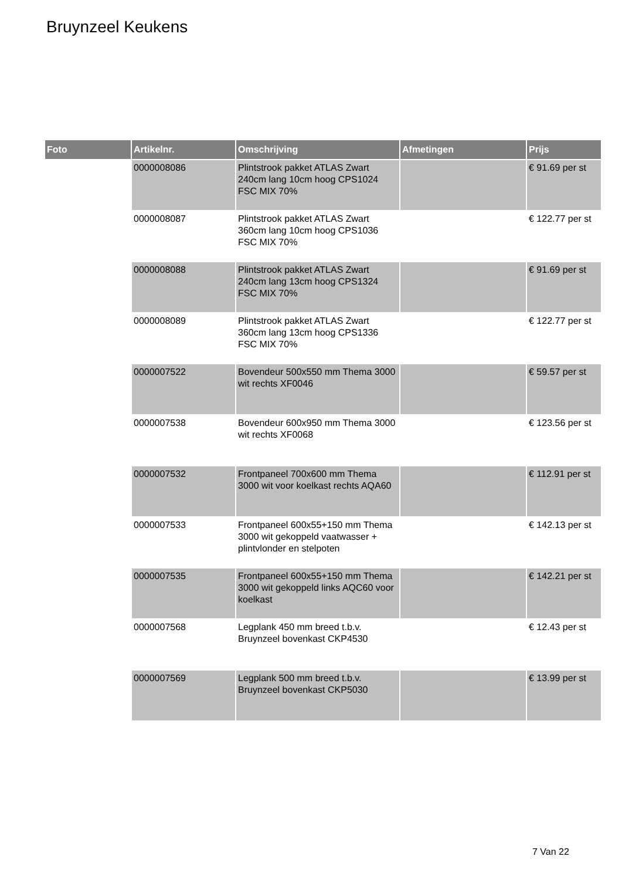Bruynzeel Keukens
| Foto | Artikelnr. | Omschrijving | Afmetingen | Prijs |
| --- | --- | --- | --- | --- |
| | 0000008086 | Plintstrook pakket ATLAS Zwart 240cm lang 10cm hoog CPS1024 FSC MIX 70% | | € 91.69 per st |
| | 0000008087 | Plintstrook pakket ATLAS Zwart 360cm lang 10cm hoog CPS1036 FSC MIX 70% | | € 122.77 per st |
| | 0000008088 | Plintstrook pakket ATLAS Zwart 240cm lang 13cm hoog CPS1324 FSC MIX 70% | | € 91.69 per st |
| | 0000008089 | Plintstrook pakket ATLAS Zwart 360cm lang 13cm hoog CPS1336 FSC MIX 70% | | € 122.77 per st |
| | 0000007522 | Bovendeur 500x550 mm Thema 3000 wit rechts XF0046 | | € 59.57 per st |
| | 0000007538 | Bovendeur 600x950 mm Thema 3000 wit rechts XF0068 | | € 123.56 per st |
| | 0000007532 | Frontpaneel 700x600 mm Thema 3000 wit voor koelkast rechts AQA60 | | € 112.91 per st |
| | 0000007533 | Frontpaneel 600x55+150 mm Thema 3000 wit gekoppeld vaatwasser + plintvlonder en stelpoten | | € 142.13 per st |
| | 0000007535 | Frontpaneel 600x55+150 mm Thema 3000 wit gekoppeld links AQC60 voor koelkast | | € 142.21 per st |
| | 0000007568 | Legplank 450 mm breed t.b.v. Bruynzeel bovenkast CKP4530 | | € 12.43 per st |
| | 0000007569 | Legplank 500 mm breed t.b.v. Bruynzeel bovenkast CKP5030 | | € 13.99 per st |
7 Van 22